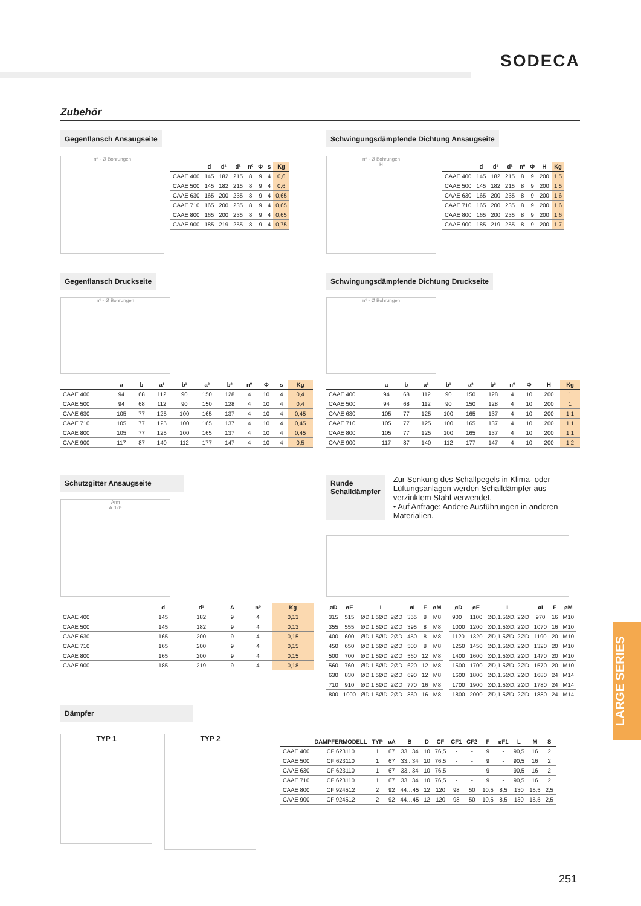SODECA
Zubehör
Gegenflansch Ansaugseite
nº - Ø Bohrungen
| | d | d¹ | d² | nº | Φ | s | Kg |
| --- | --- | --- | --- | --- | --- | --- | --- |
| CAAE 400 | 145 | 182 | 215 | 8 | 9 | 4 | 0,6 |
| CAAE 500 | 145 | 182 | 215 | 8 | 9 | 4 | 0,6 |
| CAAE 630 | 165 | 200 | 235 | 8 | 9 | 4 | 0,65 |
| CAAE 710 | 165 | 200 | 235 | 8 | 9 | 4 | 0,65 |
| CAAE 800 | 165 | 200 | 235 | 8 | 9 | 4 | 0,65 |
| CAAE 900 | 185 | 219 | 255 | 8 | 9 | 4 | 0,75 |
Schwingungsdämpfende Dichtung Ansaugseite
nº - Ø Bohrungen
H
| | d | d¹ | d² | nº | Φ | H | Kg |
| --- | --- | --- | --- | --- | --- | --- | --- |
| CAAE 400 | 145 | 182 | 215 | 8 | 9 | 200 | 1,5 |
| CAAE 500 | 145 | 182 | 215 | 8 | 9 | 200 | 1,5 |
| CAAE 630 | 165 | 200 | 235 | 8 | 9 | 200 | 1,6 |
| CAAE 710 | 165 | 200 | 235 | 8 | 9 | 200 | 1,6 |
| CAAE 800 | 165 | 200 | 235 | 8 | 9 | 200 | 1,6 |
| CAAE 900 | 185 | 219 | 255 | 8 | 9 | 200 | 1,7 |
Gegenflansch Druckseite
nº - Ø Bohrungen
| | a | b | a¹ | b¹ | a² | b² | nº | Φ | s | Kg |
| --- | --- | --- | --- | --- | --- | --- | --- | --- | --- | --- |
| CAAE 400 | 94 | 68 | 112 | 90 | 150 | 128 | 4 | 10 | 4 | 0,4 |
| CAAE 500 | 94 | 68 | 112 | 90 | 150 | 128 | 4 | 10 | 4 | 0,4 |
| CAAE 630 | 105 | 77 | 125 | 100 | 165 | 137 | 4 | 10 | 4 | 0,45 |
| CAAE 710 | 105 | 77 | 125 | 100 | 165 | 137 | 4 | 10 | 4 | 0,45 |
| CAAE 800 | 105 | 77 | 125 | 100 | 165 | 137 | 4 | 10 | 4 | 0,45 |
| CAAE 900 | 117 | 87 | 140 | 112 | 177 | 147 | 4 | 10 | 4 | 0,5 |
Schwingungsdämpfende Dichtung Druckseite
nº - Ø Bohrungen
| | a | b | a¹ | b¹ | a² | b² | nº | Φ | H | Kg |
| --- | --- | --- | --- | --- | --- | --- | --- | --- | --- | --- |
| CAAE 400 | 94 | 68 | 112 | 90 | 150 | 128 | 4 | 10 | 200 | 1 |
| CAAE 500 | 94 | 68 | 112 | 90 | 150 | 128 | 4 | 10 | 200 | 1 |
| CAAE 630 | 105 | 77 | 125 | 100 | 165 | 137 | 4 | 10 | 200 | 1,1 |
| CAAE 710 | 105 | 77 | 125 | 100 | 165 | 137 | 4 | 10 | 200 | 1,1 |
| CAAE 800 | 105 | 77 | 125 | 100 | 165 | 137 | 4 | 10 | 200 | 1,1 |
| CAAE 900 | 117 | 87 | 140 | 112 | 177 | 147 | 4 | 10 | 200 | 1,2 |
Schutzgitter Ansaugseite
Arm
A d d¹
| | d | d¹ | A | nº | Kg |
| --- | --- | --- | --- | --- | --- |
| CAAE 400 | 145 | 182 | 9 | 4 | 0,13 |
| CAAE 500 | 145 | 182 | 9 | 4 | 0,13 |
| CAAE 630 | 165 | 200 | 9 | 4 | 0,15 |
| CAAE 710 | 165 | 200 | 9 | 4 | 0,15 |
| CAAE 800 | 165 | 200 | 9 | 4 | 0,15 |
| CAAE 900 | 185 | 219 | 9 | 4 | 0,18 |
Runde
Schalldämpfer
Zur Senkung des Schallpegels in Klima- oder Lüftungsanlagen werden Schalldämpfer aus verzinktem Stahl verwendet.
• Auf Anfrage: Andere Ausführungen in anderen Materialien.
| øD | øE | L | øI | F | øM |
| --- | --- | --- | --- | --- | --- |
| 315 | 515 | ØD,1.5ØD, 2ØD | 355 | 8 | M8 |
| 355 | 555 | ØD,1.5ØD, 2ØD | 395 | 8 | M8 |
| 400 | 600 | ØD,1.5ØD, 2ØD | 450 | 8 | M8 |
| 450 | 650 | ØD,1.5ØD, 2ØD | 500 | 8 | M8 |
| 500 | 700 | ØD,1.5ØD, 2ØD | 560 | 12 | M8 |
| 560 | 760 | ØD,1.5ØD, 2ØD | 620 | 12 | M8 |
| 630 | 830 | ØD,1.5ØD, 2ØD | 690 | 12 | M8 |
| 710 | 910 | ØD,1.5ØD, 2ØD | 770 | 16 | M8 |
| 800 | 1000 | ØD,1.5ØD, 2ØD | 860 | 16 | M8 |
| øD | øE | L | øI | F | øM |
| --- | --- | --- | --- | --- | --- |
| 900 | 1100 | ØD,1.5ØD, 2ØD | 970 | 16 | M10 |
| 1000 | 1200 | ØD,1.5ØD, 2ØD | 1070 | 16 | M10 |
| 1120 | 1320 | ØD,1.5ØD, 2ØD | 1190 | 20 | M10 |
| 1250 | 1450 | ØD,1.5ØD, 2ØD | 1320 | 20 | M10 |
| 1400 | 1600 | ØD,1.5ØD, 2ØD | 1470 | 20 | M10 |
| 1500 | 1700 | ØD,1.5ØD, 2ØD | 1570 | 20 | M10 |
| 1600 | 1800 | ØD,1.5ØD, 2ØD | 1680 | 24 | M14 |
| 1700 | 1900 | ØD,1.5ØD, 2ØD | 1780 | 24 | M14 |
| 1800 | 2000 | ØD,1.5ØD, 2ØD | 1880 | 24 | M14 |
Dämpfer
TYP 1
TYP 2
| | DÄMPFERMODELL | TYP | øA | B | D | CF | CF1 | CF2 | F | øF1 | L | M | S |
| --- | --- | --- | --- | --- | --- | --- | --- | --- | --- | --- | --- | --- | --- |
| CAAE 400 | CF 623110 | 1 | 67 | 33...34 | 10 | 76,5 | - | - | 9 | - | 90,5 | 16 | 2 |
| CAAE 500 | CF 623110 | 1 | 67 | 33...34 | 10 | 76,5 | - | - | 9 | - | 90,5 | 16 | 2 |
| CAAE 630 | CF 623110 | 1 | 67 | 33...34 | 10 | 76,5 | - | - | 9 | - | 90,5 | 16 | 2 |
| CAAE 710 | CF 623110 | 1 | 67 | 33...34 | 10 | 76,5 | - | - | 9 | - | 90,5 | 16 | 2 |
| CAAE 800 | CF 924512 | 2 | 92 | 44…45 | 12 | 120 | 98 | 50 | 10,5 | 8,5 | 130 | 15,5 | 2,5 |
| CAAE 900 | CF 924512 | 2 | 92 | 44…45 | 12 | 120 | 98 | 50 | 10,5 | 8,5 | 130 | 15,5 | 2,5 |
LARGE SERIES
251